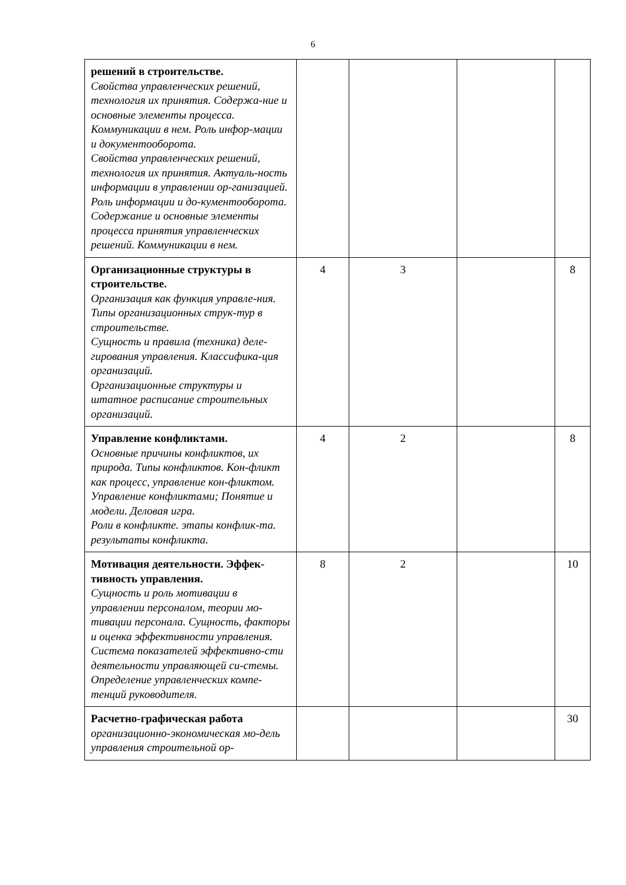6
| решений в строительстве. Свойства управленческих решений, технология их принятия. Содержа-ние и основные элементы процесса. Коммуникации в нем. Роль инфор-мации и документооборота. Свойства управленческих решений, технология их принятия. Актуаль-ность информации в управлении ор-ганизацией. Роль информации и до-кументооборота. Содержание и основные элементы процесса принятия управленческих решений. Коммуникации в нем. | | | | |
| Организационные структуры в строительстве. Организация как функция управле-ния. Типы организационных струк-тур в строительстве. Сущность и правила (техника) деле-гирования управления. Классифика-ция организаций. Организационные структуры и штатное расписание строительных организаций. | 4 | 3 | | 8 |
| Управление конфликтами. Основные причины конфликтов, их природа. Типы конфликтов. Кон-фликт как процесс, управление кон-фликтом. Управление конфликтами; Понятие и модели. Деловая игра. Роли в конфликте. этапы конфлик-та. результаты конфликта. | 4 | 2 | | 8 |
| Мотивация деятельности. Эффек-тивность управления. Сущность и роль мотивации в управлении персоналом, теории мо-тивации персонала. Сущность, факторы и оценка эффективности управления. Система показателей эффективно-сти деятельности управляющей си-стемы. Определение управленческих компе-тенций руководителя. | 8 | 2 | | 10 |
| Расчетно-графическая работа организационно-экономическая мо-дель управления строительной ор- | | | | 30 |